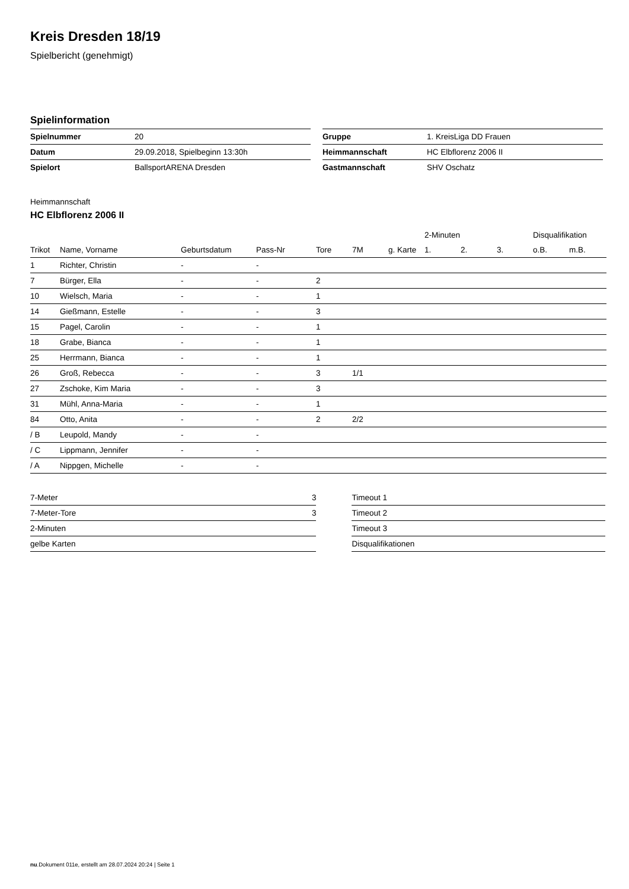Kreis Dresden 18/19
Spielbericht (genehmigt)
Spielinformation
| Spielnummer | 20 |
| Datum | 29.09.2018, Spielbeginn 13:30h |
| Spielort | BallsportARENA Dresden |
| Gruppe | 1. KreisLiga DD Frauen |
| Heimmannschaft | HC Elbflorenz 2006 II |
| Gastmannschaft | SHV Oschatz |
Heimmannschaft
HC Elbflorenz 2006 II
| | | | | | | | 2-Minuten | | | Disqualifikation | |
| --- | --- | --- | --- | --- | --- | --- | --- | --- | --- | --- | --- |
| Trikot | Name, Vorname | Geburtsdatum | Pass-Nr | Tore | 7M | g. Karte | 1. | 2. | 3. | o.B. | m.B. |
| 1 | Richter, Christin | - | - | | | | | | | | |
| 7 | Bürger, Ella | - | - | 2 | | | | | | | |
| 10 | Wielsch, Maria | - | - | 1 | | | | | | | |
| 14 | Gießmann, Estelle | - | - | 3 | | | | | | | |
| 15 | Pagel, Carolin | - | - | 1 | | | | | | | |
| 18 | Grabe, Bianca | - | - | 1 | | | | | | | |
| 25 | Herrmann, Bianca | - | - | 1 | | | | | | | |
| 26 | Groß, Rebecca | - | - | 3 | 1/1 | | | | | | |
| 27 | Zschoke, Kim Maria | - | - | 3 | | | | | | | |
| 31 | Mühl, Anna-Maria | - | - | 1 | | | | | | | |
| 84 | Otto, Anita | - | - | 2 | 2/2 | | | | | | |
| / B | Leupold, Mandy | - | - | | | | | | | | |
| / C | Lippmann, Jennifer | - | - | | | | | | | | |
| / A | Nippgen, Michelle | - | - | | | | | | | | |
| 7-Meter | 3 |
| 7-Meter-Tore | 3 |
| 2-Minuten | |
| gelbe Karten | |
| Timeout 1 |
| Timeout 2 |
| Timeout 3 |
| Disqualifikationen |
nu.Dokument 011e, erstellt am 28.07.2024 20:24 | Seite 1